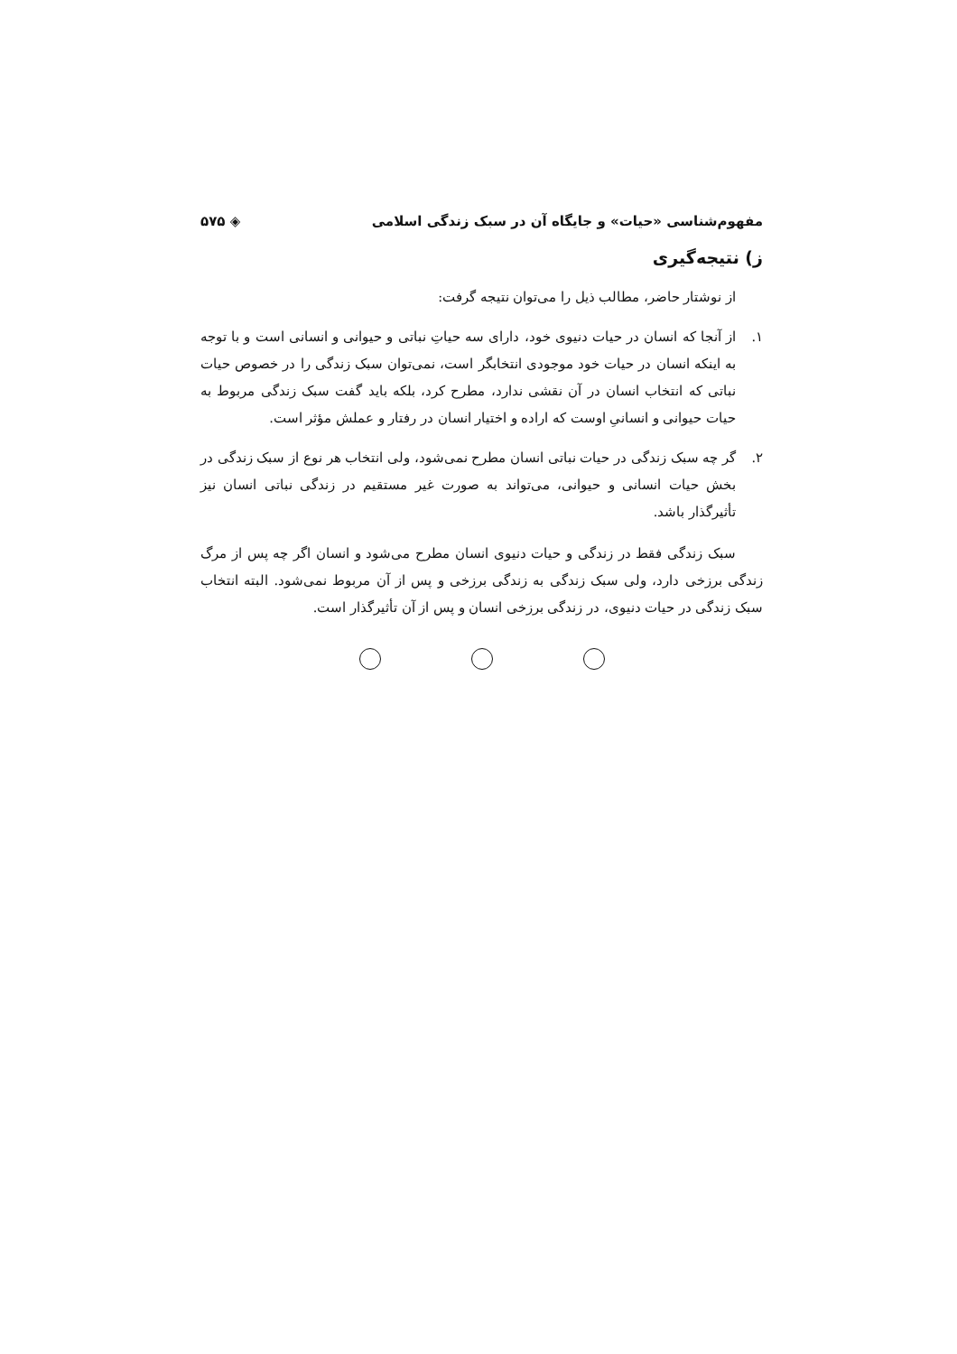مفهوم‌شناسی «حیات» و جایگاه آن در سبک زندگی اسلامی ◈ ۵۷۵
ز) نتیجه‌گیری
از نوشتار حاضر، مطالب ذیل را می‌توان نتیجه گرفت:
۱. از آنجا که انسان در حیات دنیوی خود، دارای سه حیاتِ نباتی و حیوانی و انسانی است و با توجه به اینکه انسان در حیات خود موجودی انتخابگر است، نمی‌توان سبک زندگی را در خصوص حیات نباتی که انتخاب انسان در آن نقشی ندارد، مطرح کرد، بلکه باید گفت سبک زندگی مربوط به حیات حیوانی و انسانیِ اوست که اراده و اختیار انسان در رفتار و عملش مؤثر است.
۲. گر چه سبک زندگی در حیات نباتی انسان مطرح نمی‌شود، ولی انتخاب هر نوع از سبک زندگی در بخش حیات انسانی و حیوانی، می‌تواند به صورت غیر مستقیم در زندگی نباتی انسان نیز تأثیرگذار باشد.
سبک زندگی فقط در زندگی و حیات دنیوی انسان مطرح می‌شود و انسان اگر چه پس از مرگ زندگی برزخی دارد، ولی سبک زندگی به زندگی برزخی و پس از آن مربوط نمی‌شود. البته انتخاب سبک زندگی در حیات دنیوی، در زندگی برزخی انسان و پس از آن تأثیرگذار است.